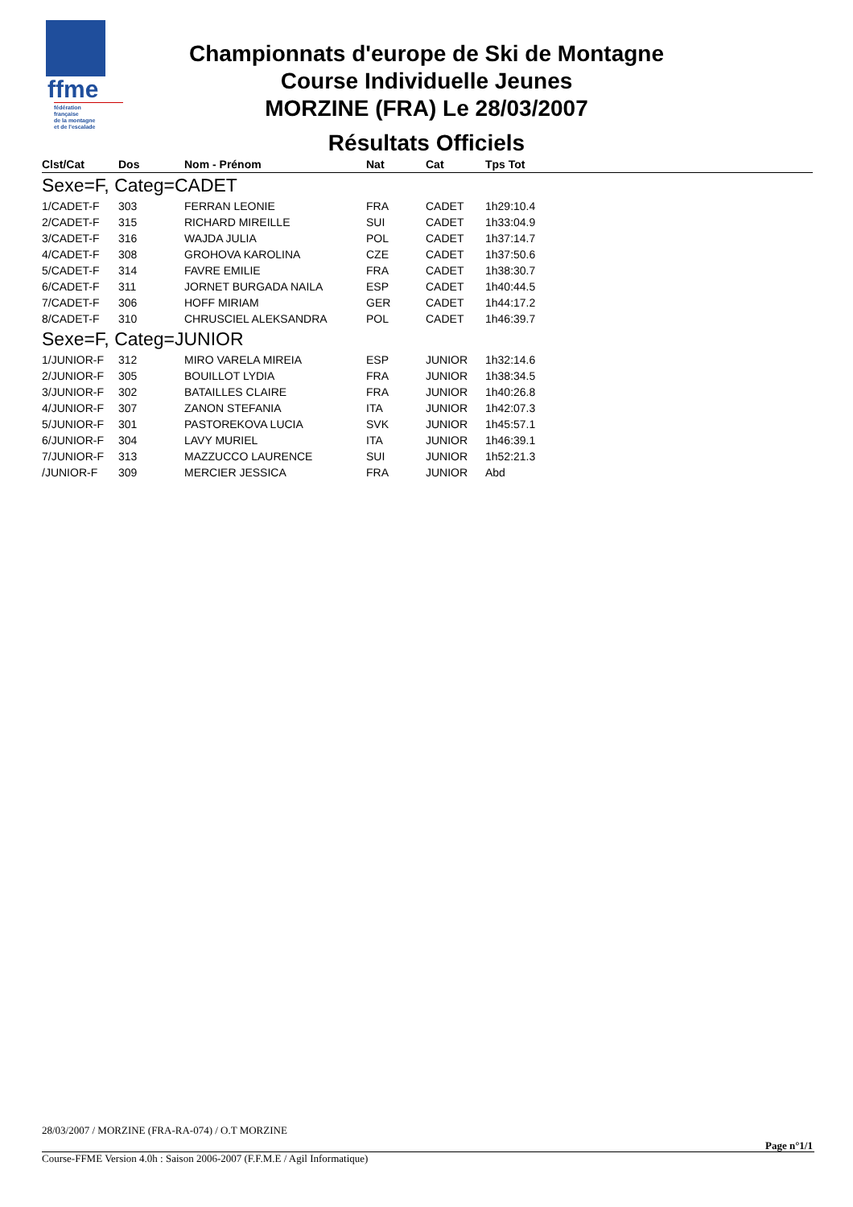ffme
fédération
française
de la montagne
et de l'escalade
Championnats d'europe de Ski de Montagne
Course Individuelle Jeunes
MORZINE (FRA) Le 28/03/2007
Résultats Officiels
| Clst/Cat | Dos | Nom - Prénom | Nat | Cat | Tps Tot |
| --- | --- | --- | --- | --- | --- |
| Sexe=F, Categ=CADET | | | | | |
| 1/CADET-F | 303 | FERRAN LEONIE | FRA | CADET | 1h29:10.4 |
| 2/CADET-F | 315 | RICHARD MIREILLE | SUI | CADET | 1h33:04.9 |
| 3/CADET-F | 316 | WAJDA JULIA | POL | CADET | 1h37:14.7 |
| 4/CADET-F | 308 | GROHOVA KAROLINA | CZE | CADET | 1h37:50.6 |
| 5/CADET-F | 314 | FAVRE EMILIE | FRA | CADET | 1h38:30.7 |
| 6/CADET-F | 311 | JORNET BURGADA NAILA | ESP | CADET | 1h40:44.5 |
| 7/CADET-F | 306 | HOFF MIRIAM | GER | CADET | 1h44:17.2 |
| 8/CADET-F | 310 | CHRUSCIEL ALEKSANDRA | POL | CADET | 1h46:39.7 |
| Sexe=F, Categ=JUNIOR | | | | | |
| 1/JUNIOR-F | 312 | MIRO VARELA MIREIA | ESP | JUNIOR | 1h32:14.6 |
| 2/JUNIOR-F | 305 | BOUILLOT LYDIA | FRA | JUNIOR | 1h38:34.5 |
| 3/JUNIOR-F | 302 | BATAILLES CLAIRE | FRA | JUNIOR | 1h40:26.8 |
| 4/JUNIOR-F | 307 | ZANON STEFANIA | ITA | JUNIOR | 1h42:07.3 |
| 5/JUNIOR-F | 301 | PASTOREKOVA LUCIA | SVK | JUNIOR | 1h45:57.1 |
| 6/JUNIOR-F | 304 | LAVY MURIEL | ITA | JUNIOR | 1h46:39.1 |
| 7/JUNIOR-F | 313 | MAZZUCCO LAURENCE | SUI | JUNIOR | 1h52:21.3 |
| /JUNIOR-F | 309 | MERCIER JESSICA | FRA | JUNIOR | Abd |
28/03/2007 / MORZINE (FRA-RA-074) / O.T MORZINE
Page n°1/1
Course-FFME Version 4.0h : Saison 2006-2007 (F.F.M.E / Agil Informatique)